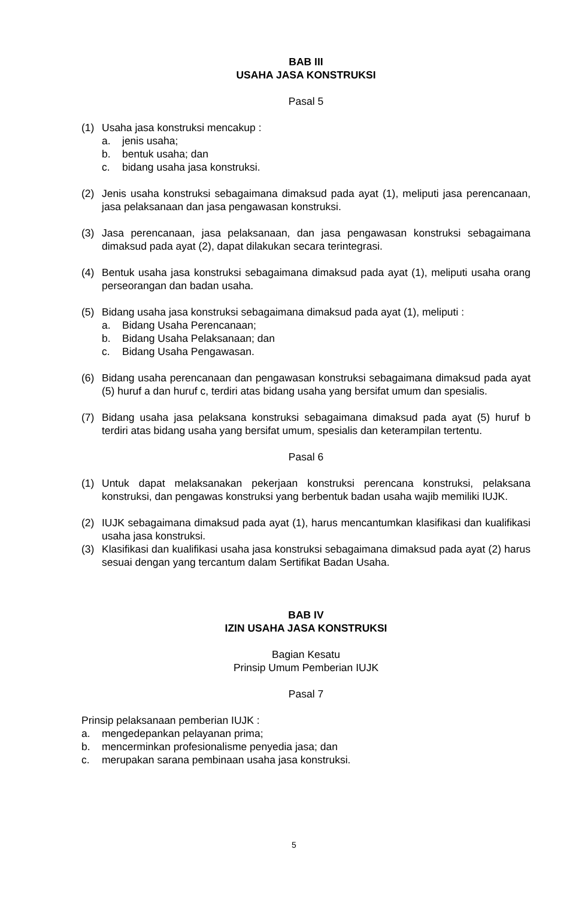BAB III
USAHA JASA KONSTRUKSI
Pasal 5
(1) Usaha jasa konstruksi mencakup :
a. jenis usaha;
b. bentuk usaha; dan
c. bidang usaha jasa konstruksi.
(2) Jenis usaha konstruksi sebagaimana dimaksud pada ayat (1), meliputi jasa perencanaan, jasa pelaksanaan dan jasa pengawasan konstruksi.
(3) Jasa perencanaan, jasa pelaksanaan, dan jasa pengawasan konstruksi sebagaimana dimaksud pada ayat (2), dapat dilakukan secara terintegrasi.
(4) Bentuk usaha jasa konstruksi sebagaimana dimaksud pada ayat (1), meliputi usaha orang perseorangan dan badan usaha.
(5) Bidang usaha jasa konstruksi sebagaimana dimaksud pada ayat (1), meliputi :
a. Bidang Usaha Perencanaan;
b. Bidang Usaha Pelaksanaan; dan
c. Bidang Usaha Pengawasan.
(6) Bidang usaha perencanaan dan pengawasan konstruksi sebagaimana dimaksud pada ayat (5) huruf a dan huruf c, terdiri atas bidang usaha yang bersifat umum dan spesialis.
(7) Bidang usaha jasa pelaksana konstruksi sebagaimana dimaksud pada ayat (5) huruf b terdiri atas bidang usaha yang bersifat umum, spesialis dan keterampilan tertentu.
Pasal 6
(1) Untuk dapat melaksanakan pekerjaan konstruksi perencana konstruksi, pelaksana konstruksi, dan pengawas konstruksi yang berbentuk badan usaha wajib memiliki IUJK.
(2) IUJK sebagaimana dimaksud pada ayat (1), harus mencantumkan klasifikasi dan kualifikasi usaha jasa konstruksi.
(3) Klasifikasi dan kualifikasi usaha jasa konstruksi sebagaimana dimaksud pada ayat (2) harus sesuai dengan yang tercantum dalam Sertifikat Badan Usaha.
BAB IV
IZIN USAHA JASA KONSTRUKSI
Bagian Kesatu
Prinsip Umum Pemberian IUJK
Pasal 7
Prinsip pelaksanaan pemberian IUJK :
a. mengedepankan pelayanan prima;
b. mencerminkan profesionalisme penyedia jasa; dan
c. merupakan sarana pembinaan usaha jasa konstruksi.
5